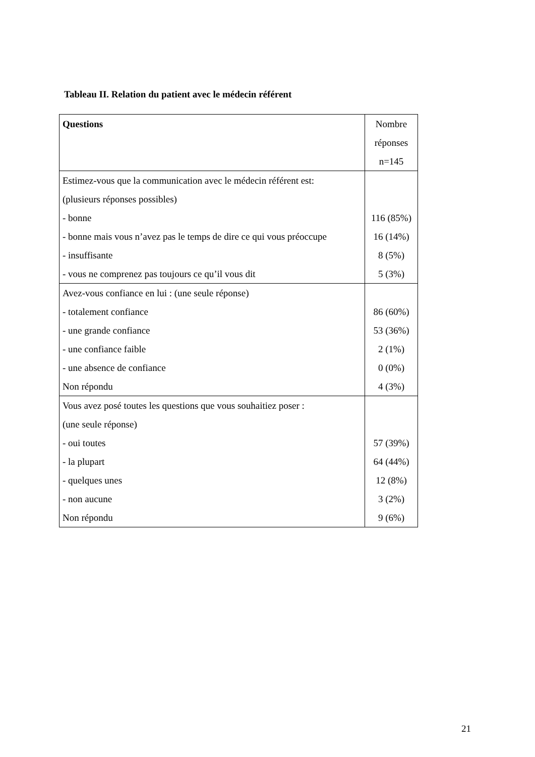Tableau II. Relation du patient avec le médecin référent
| Questions | Nombre réponses n=145 |
| Estimez-vous que la communication avec le médecin référent est: (plusieurs réponses possibles) - bonne - bonne mais vous n’avez pas le temps de dire ce qui vous préoccupe - insuffisante - vous ne comprenez pas toujours ce qu’il vous dit | 116 (85%) 16 (14%) 8 (5%) 5 (3%) |
| Avez-vous confiance en lui : (une seule réponse) - totalement confiance - une grande confiance - une confiance faible - une absence de confiance Non répondu | 86 (60%) 53 (36%) 2 (1%) 0 (0%) 4 (3%) |
| Vous avez posé toutes les questions que vous souhaitiez poser : (une seule réponse) - oui toutes - la plupart - quelques unes - non aucune Non répondu | 57 (39%) 64 (44%) 12 (8%) 3 (2%) 9 (6%) |
21